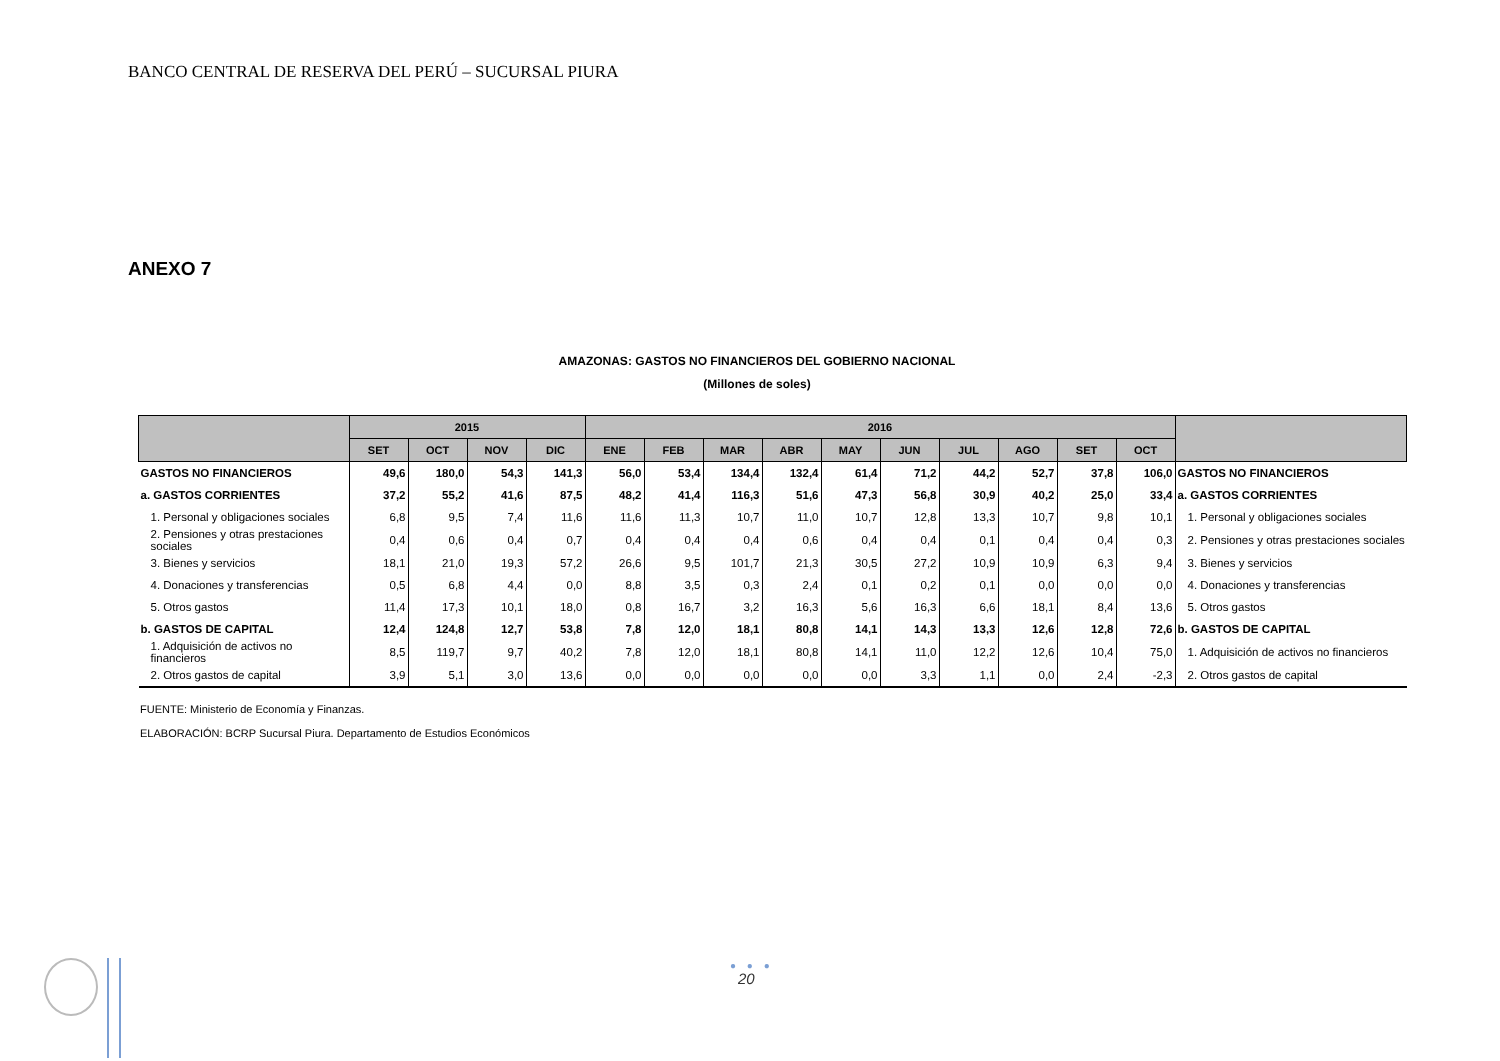BANCO CENTRAL DE RESERVA DEL PERÚ – SUCURSAL PIURA
ANEXO 7
AMAZONAS: GASTOS NO FINANCIEROS DEL GOBIERNO NACIONAL
(Millones de soles)
| | 2015 | | | | 2016 | | | | | | | | | | |
| --- | --- | --- | --- | --- | --- | --- | --- | --- | --- | --- | --- | --- | --- | --- | --- |
| | SET | OCT | NOV | DIC | ENE | FEB | MAR | ABR | MAY | JUN | JUL | AGO | SET | OCT | |
| GASTOS NO FINANCIEROS | 49,6 | 180,0 | 54,3 | 141,3 | 56,0 | 53,4 | 134,4 | 132,4 | 61,4 | 71,2 | 44,2 | 52,7 | 37,8 | 106,0 | GASTOS NO FINANCIEROS |
| a. GASTOS CORRIENTES | 37,2 | 55,2 | 41,6 | 87,5 | 48,2 | 41,4 | 116,3 | 51,6 | 47,3 | 56,8 | 30,9 | 40,2 | 25,0 | 33,4 | a. GASTOS CORRIENTES |
| 1. Personal y obligaciones sociales | 6,8 | 9,5 | 7,4 | 11,6 | 11,6 | 11,3 | 10,7 | 11,0 | 10,7 | 12,8 | 13,3 | 10,7 | 9,8 | 10,1 | 1. Personal y obligaciones sociales |
| 2. Pensiones y otras prestaciones sociales | 0,4 | 0,6 | 0,4 | 0,7 | 0,4 | 0,4 | 0,4 | 0,6 | 0,4 | 0,4 | 0,1 | 0,4 | 0,4 | 0,3 | 2. Pensiones y otras prestaciones sociales |
| 3. Bienes y servicios | 18,1 | 21,0 | 19,3 | 57,2 | 26,6 | 9,5 | 101,7 | 21,3 | 30,5 | 27,2 | 10,9 | 10,9 | 6,3 | 9,4 | 3. Bienes y servicios |
| 4. Donaciones y transferencias | 0,5 | 6,8 | 4,4 | 0,0 | 8,8 | 3,5 | 0,3 | 2,4 | 0,1 | 0,2 | 0,1 | 0,0 | 0,0 | 0,0 | 4. Donaciones y transferencias |
| 5. Otros gastos | 11,4 | 17,3 | 10,1 | 18,0 | 0,8 | 16,7 | 3,2 | 16,3 | 5,6 | 16,3 | 6,6 | 18,1 | 8,4 | 13,6 | 5. Otros gastos |
| b. GASTOS DE CAPITAL | 12,4 | 124,8 | 12,7 | 53,8 | 7,8 | 12,0 | 18,1 | 80,8 | 14,1 | 14,3 | 13,3 | 12,6 | 12,8 | 72,6 | b. GASTOS DE CAPITAL |
| 1. Adquisición de activos no financieros | 8,5 | 119,7 | 9,7 | 40,2 | 7,8 | 12,0 | 18,1 | 80,8 | 14,1 | 11,0 | 12,2 | 12,6 | 10,4 | 75,0 | 1. Adquisición de activos no financieros |
| 2. Otros gastos de capital | 3,9 | 5,1 | 3,0 | 13,6 | 0,0 | 0,0 | 0,0 | 0,0 | 0,0 | 3,3 | 1,1 | 0,0 | 2,4 | -2,3 | 2. Otros gastos de capital |
FUENTE: Ministerio de Economía y Finanzas.
ELABORACIÓN: BCRP Sucursal Piura. Departamento de Estudios Económicos
● ● ●
20